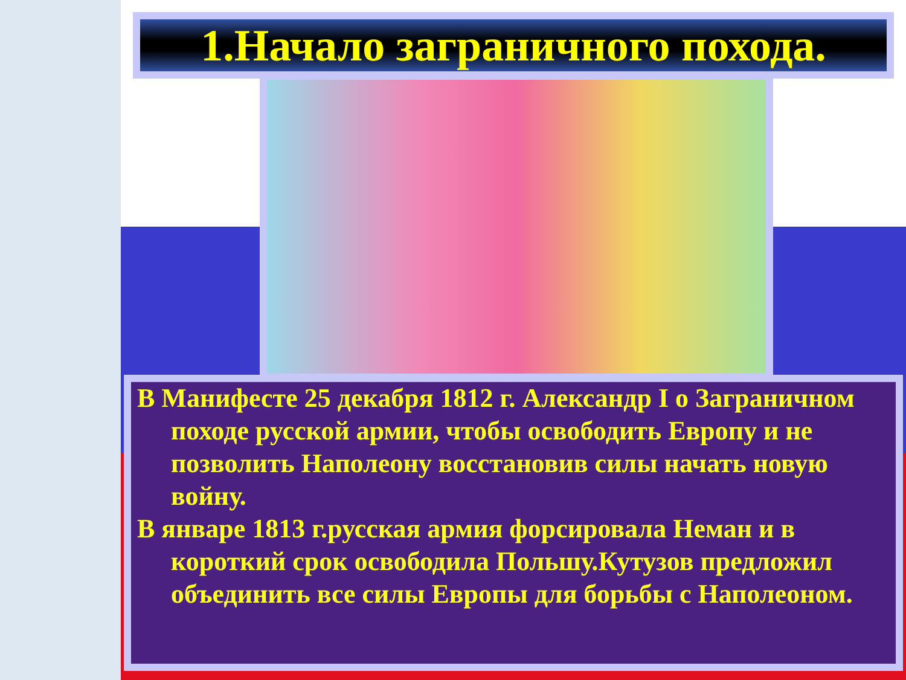1.Начало заграничного похода.
В Манифесте 25 декабря 1812 г. Александр I о Заграничном походе русской армии, чтобы освободить Европу и не позволить Наполеону восстановив силы начать новую войну.
В январе 1813 г.русская армия форсировала Неман и в короткий срок освободила Польшу.Кутузов предложил объединить все силы Европы для борьбы с Наполеоном.